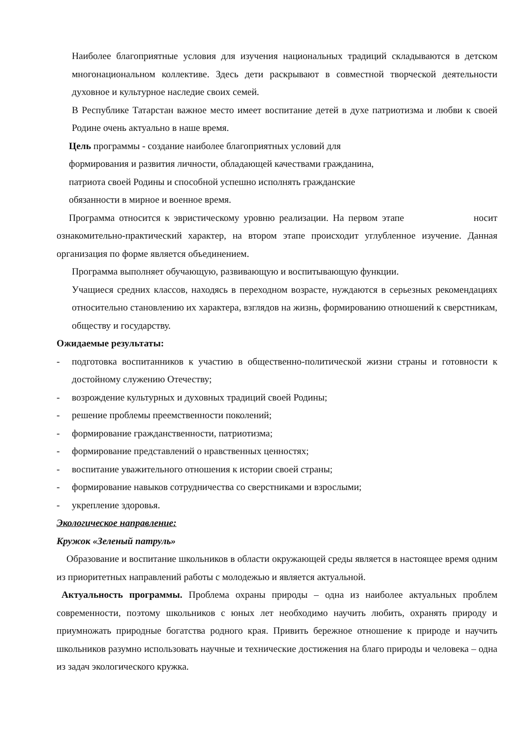Наиболее благоприятные условия для изучения национальных традиций складываются в детском многонациональном коллективе. Здесь дети раскрывают в совместной творческой деятельности духовное и культурное наследие своих семей.
В Республике Татарстан важное место имеет воспитание детей в духе патриотизма и любви к своей Родине очень актуально в наше время.
Цель программы - создание наиболее благоприятных условий для
формирования и развития личности, обладающей качествами гражданина,
патриота своей Родины и способной успешно исполнять гражданские
обязанности в мирное и военное время.
Программа относится к эвристическому уровню реализации. На первом этапе носит ознакомительно-практический характер, на втором этапе происходит углубленное изучение. Данная организация по форме является объединением.
Программа выполняет обучающую, развивающую и воспитывающую функции.
Учащиеся средних классов, находясь в переходном возрасте, нуждаются в серьезных рекомендациях относительно становлению их характера, взглядов на жизнь, формированию отношений к сверстникам, обществу и государству.
Ожидаемые результаты:
- подготовка воспитанников к участию в общественно-политической жизни страны и готовности к достойному служению Отечеству;
- возрождение культурных и духовных традиций своей Родины;
- решение проблемы преемственности поколений;
- формирование гражданственности, патриотизма;
- формирование представлений о нравственных ценностях;
- воспитание уважительного отношения к истории своей страны;
- формирование навыков сотрудничества со сверстниками и взрослыми;
- укрепление здоровья.
Экологическое направление:
Кружок «Зеленый патруль»
Образование и воспитание школьников в области окружающей среды является в настоящее время одним из приоритетных направлений работы с молодежью и является актуальной.
Актуальность программы. Проблема охраны природы – одна из наиболее актуальных проблем современности, поэтому школьников с юных лет необходимо научить любить, охранять природу и приумножать природные богатства родного края. Привить бережное отношение к природе и научить школьников разумно использовать научные и технические достижения на благо природы и человека – одна из задач экологического кружка.